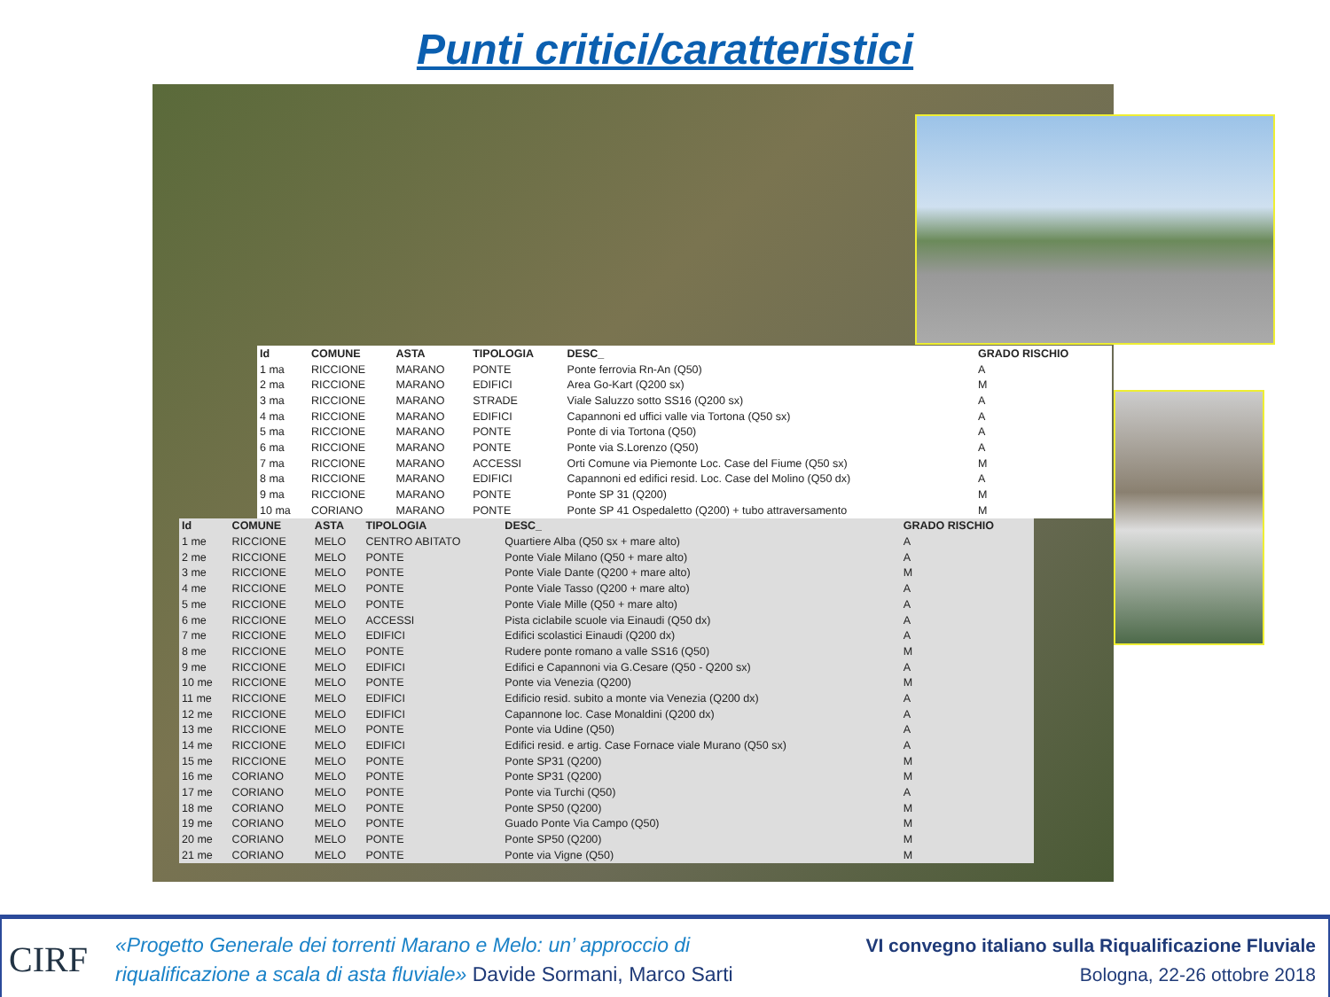Punti critici/caratteristici
| Id | COMUNE | ASTA | TIPOLOGIA | DESC_ | GRADO RISCHIO |
| --- | --- | --- | --- | --- | --- |
| 1 ma | RICCIONE | MARANO | PONTE | Ponte ferrovia Rn-An (Q50) | A |
| 2 ma | RICCIONE | MARANO | EDIFICI | Area Go-Kart (Q200 sx) | M |
| 3 ma | RICCIONE | MARANO | STRADE | Viale Saluzzo sotto SS16 (Q200 sx) | A |
| 4 ma | RICCIONE | MARANO | EDIFICI | Capannoni ed uffici valle via Tortona (Q50 sx) | A |
| 5 ma | RICCIONE | MARANO | PONTE | Ponte di via Tortona (Q50) | A |
| 6 ma | RICCIONE | MARANO | PONTE | Ponte via S.Lorenzo (Q50) | A |
| 7 ma | RICCIONE | MARANO | ACCESSI | Orti Comune via Piemonte Loc. Case del Fiume (Q50 sx) | M |
| 8 ma | RICCIONE | MARANO | EDIFICI | Capannoni ed edifici resid. Loc. Case del Molino (Q50 dx) | A |
| 9 ma | RICCIONE | MARANO | PONTE | Ponte SP 31 (Q200) | M |
| 10 ma | CORIANO | MARANO | PONTE | Ponte SP 41 Ospedaletto (Q200) + tubo attraversamento | M |
| Id | COMUNE | ASTA | TIPOLOGIA | DESC_ | GRADO RISCHIO |
| --- | --- | --- | --- | --- | --- |
| 1 me | RICCIONE | MELO | CENTRO ABITATO | Quartiere Alba (Q50 sx + mare alto) | A |
| 2 me | RICCIONE | MELO | PONTE | Ponte Viale Milano (Q50 + mare alto) | A |
| 3 me | RICCIONE | MELO | PONTE | Ponte Viale Dante (Q200 + mare alto) | M |
| 4 me | RICCIONE | MELO | PONTE | Ponte Viale Tasso (Q200 + mare alto) | A |
| 5 me | RICCIONE | MELO | PONTE | Ponte Viale Mille (Q50 + mare alto) | A |
| 6 me | RICCIONE | MELO | ACCESSI | Pista ciclabile scuole via Einaudi (Q50 dx) | A |
| 7 me | RICCIONE | MELO | EDIFICI | Edifici scolastici Einaudi (Q200 dx) | A |
| 8 me | RICCIONE | MELO | PONTE | Rudere ponte romano a valle SS16 (Q50) | M |
| 9 me | RICCIONE | MELO | EDIFICI | Edifici e Capannoni via G.Cesare (Q50 - Q200 sx) | A |
| 10 me | RICCIONE | MELO | PONTE | Ponte via Venezia (Q200) | M |
| 11 me | RICCIONE | MELO | EDIFICI | Edificio resid. subito a monte via Venezia (Q200 dx) | A |
| 12 me | RICCIONE | MELO | EDIFICI | Capannone loc. Case Monaldini (Q200 dx) | A |
| 13 me | RICCIONE | MELO | PONTE | Ponte via Udine (Q50) | A |
| 14 me | RICCIONE | MELO | EDIFICI | Edifici resid. e artig. Case Fornace viale Murano (Q50 sx) | A |
| 15 me | RICCIONE | MELO | PONTE | Ponte SP31 (Q200) | M |
| 16 me | CORIANO | MELO | PONTE | Ponte SP31 (Q200) | M |
| 17 me | CORIANO | MELO | PONTE | Ponte via Turchi (Q50) | A |
| 18 me | CORIANO | MELO | PONTE | Ponte SP50 (Q200) | M |
| 19 me | CORIANO | MELO | PONTE | Guado Ponte Via Campo (Q50) | M |
| 20 me | CORIANO | MELO | PONTE | Ponte SP50 (Q200) | M |
| 21 me | CORIANO | MELO | PONTE | Ponte via Vigne (Q50) | M |
CIRF
«Progetto Generale dei torrenti Marano e Melo: un’ approccio di
riqualificazione a scala di asta fluviale» Davide Sormani, Marco Sarti
VI convegno italiano sulla Riqualificazione Fluviale
Bologna, 22-26 ottobre 2018